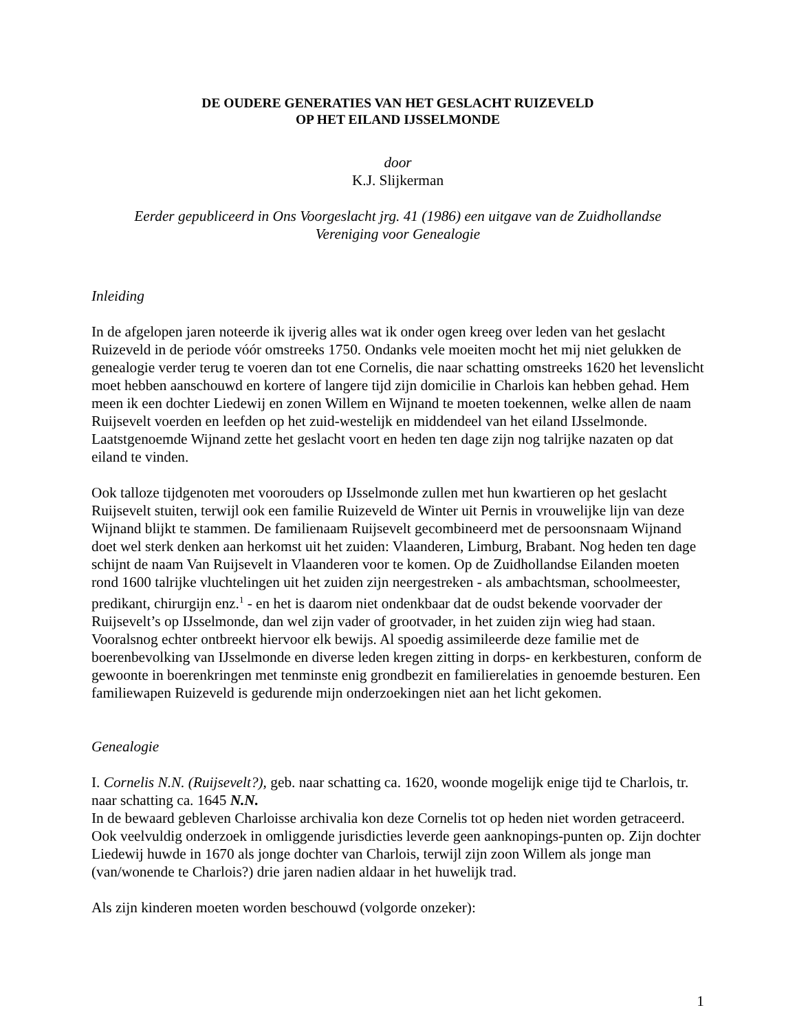DE OUDERE GENERATIES VAN HET GESLACHT RUIZEVELD
OP HET EILAND IJSSELMONDE
door
K.J. Slijkerman
Eerder gepubliceerd in Ons Voorgeslacht jrg. 41 (1986) een uitgave van de Zuidhollandse
Vereniging voor Genealogie
Inleiding
In de afgelopen jaren noteerde ik ijverig alles wat ik onder ogen kreeg over leden van het geslacht Ruizeveld in de periode vóór omstreeks 1750. Ondanks vele moeiten mocht het mij niet gelukken de genealogie verder terug te voeren dan tot ene Cornelis, die naar schatting omstreeks 1620 het levenslicht moet hebben aanschouwd en kortere of langere tijd zijn domicilie in Charlois kan hebben gehad. Hem meen ik een dochter Liedewij en zonen Willem en Wijnand te moeten toekennen, welke allen de naam Ruijsevelt voerden en leefden op het zuid-westelijk en middendeel van het eiland IJsselmonde. Laatstgenoemde Wijnand zette het geslacht voort en heden ten dage zijn nog talrijke nazaten op dat eiland te vinden.
Ook talloze tijdgenoten met voorouders op IJsselmonde zullen met hun kwartieren op het geslacht Ruijsevelt stuiten, terwijl ook een familie Ruizeveld de Winter uit Pernis in vrouwelijke lijn van deze Wijnand blijkt te stammen. De familienaam Ruijsevelt gecombineerd met de persoonsnaam Wijnand doet wel sterk denken aan herkomst uit het zuiden: Vlaanderen, Limburg, Brabant. Nog heden ten dage schijnt de naam Van Ruijsevelt in Vlaanderen voor te komen. Op de Zuidhollandse Eilanden moeten rond 1600 talrijke vluchtelingen uit het zuiden zijn neergestreken - als ambachtsman, schoolmeester, predikant, chirurgijn enz.<sup>1</sup> - en het is daarom niet ondenkbaar dat de oudst bekende voorvader der Ruijsevelt’s op IJsselmonde, dan wel zijn vader of grootvader, in het zuiden zijn wieg had staan. Vooralsnog echter ontbreekt hiervoor elk bewijs. Al spoedig assimileerde deze familie met de boerenbevolking van IJsselmonde en diverse leden kregen zitting in dorps- en kerkbesturen, conform de gewoonte in boerenkringen met tenminste enig grondbezit en familierelaties in genoemde besturen. Een familiewapen Ruizeveld is gedurende mijn onderzoekingen niet aan het licht gekomen.
Genealogie
I. Cornelis N.N. (Ruijsevelt?), geb. naar schatting ca. 1620, woonde mogelijk enige tijd te Charlois, tr. naar schatting ca. 1645 N.N.
In de bewaard gebleven Charloisse archivalia kon deze Cornelis tot op heden niet worden getraceerd. Ook veelvuldig onderzoek in omliggende jurisdicties leverde geen aanknopings-punten op. Zijn dochter Liedewij huwde in 1670 als jonge dochter van Charlois, terwijl zijn zoon Willem als jonge man (van/wonende te Charlois?) drie jaren nadien aldaar in het huwelijk trad.
Als zijn kinderen moeten worden beschouwd (volgorde onzeker):
1